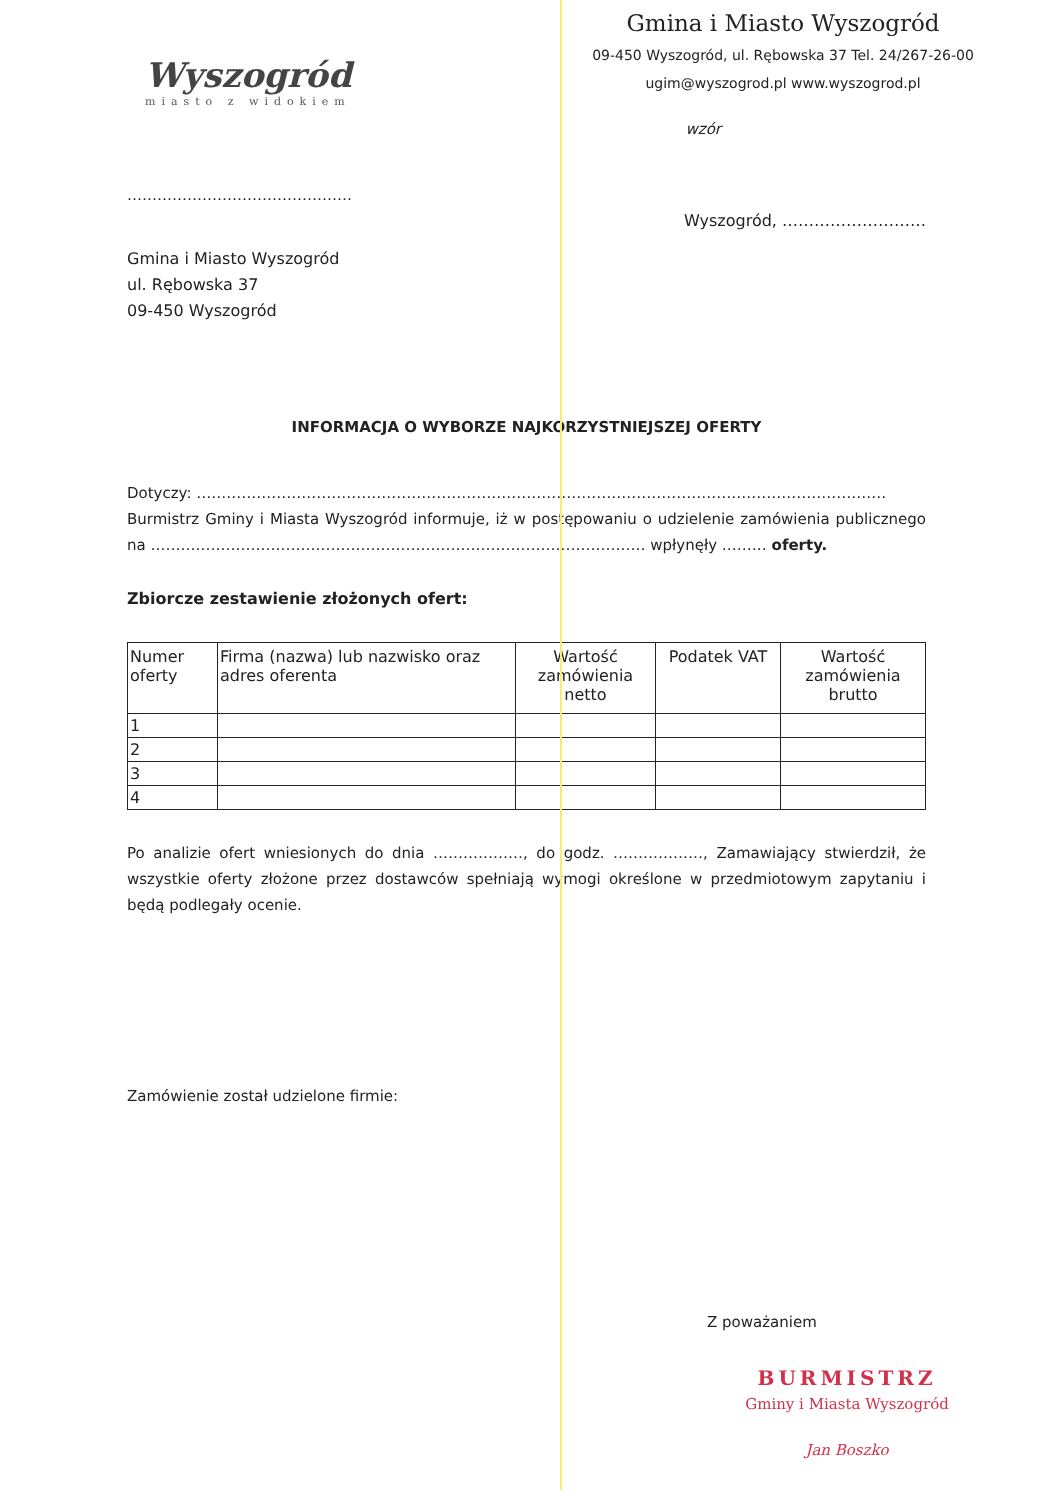Wyszogród
miasto z widokiem
Gmina i Miasto Wyszogród
09-450 Wyszogród, ul. Rębowska 37 Tel. 24/267-26-00
ugim@wyszogrod.pl www.wyszogrod.pl
wzór
………………………………………
Wyszogród, ………………………
Gmina i Miasto Wyszogród
ul. Rębowska 37
09-450 Wyszogród
INFORMACJA O WYBORZE NAJKORZYSTNIEJSZEJ OFERTY
Dotyczy: …………………………………………………………………………………………………………………………
Burmistrz Gminy i Miasta Wyszogród informuje, iż w postępowaniu o udzielenie zamówienia publicznego na ……………………………………………………………………………………… wpłynęły ……… oferty.
Zbiorcze zestawienie złożonych ofert:
| Numer oferty | Firma (nazwa) lub nazwisko oraz adres oferenta | Wartość zamówienia netto | Podatek VAT | Wartość zamówienia brutto |
| --- | --- | --- | --- | --- |
| 1 | | | | |
| 2 | | | | |
| 3 | | | | |
| 4 | | | | |
Po analizie ofert wniesionych do dnia ………………, do godz. ………………, Zamawiający stwierdził, że wszystkie oferty złożone przez dostawców spełniają wymogi określone w przedmiotowym zapytaniu i będą podlegały ocenie.
Zamówienie został udzielone firmie:
Z poważaniem
BURMISTRZ
Gminy i Miasta Wyszogród
Jan Boszko